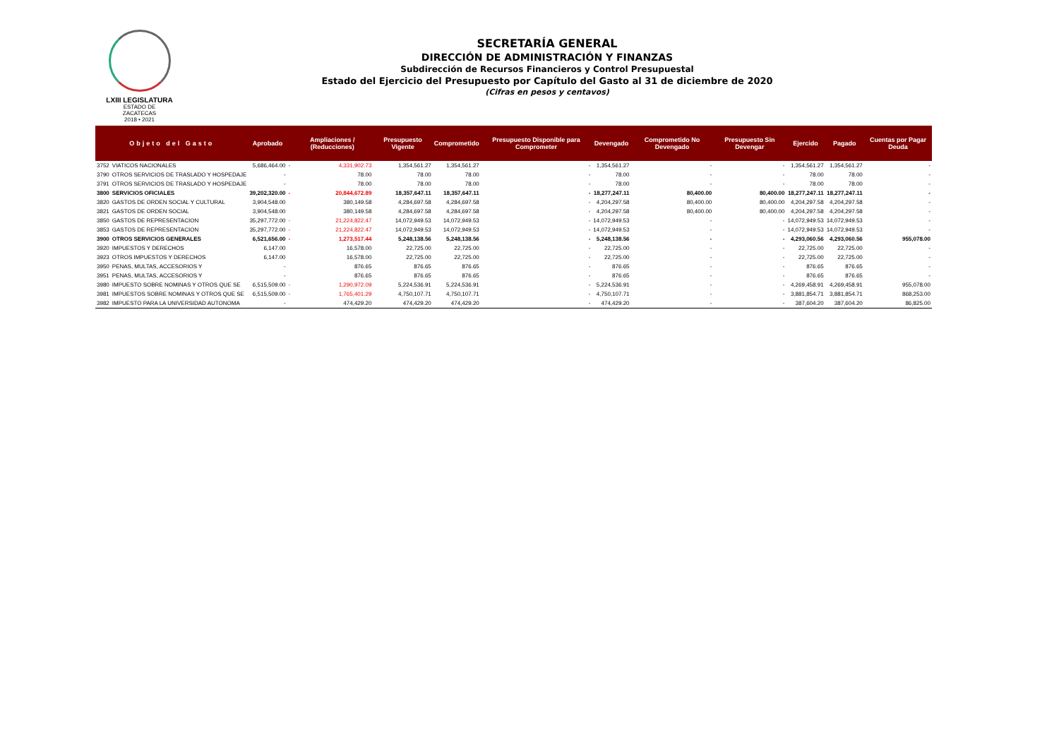LXIII LEGISLATURA
ESTADO DE ZACATECAS
2018 • 2021
SECRETARÍA GENERAL
DIRECCIÓN DE ADMINISTRACIÓN Y FINANZAS
Subdirección de Recursos Financieros y Control Presupuestal
Estado del Ejercicio del Presupuesto por Capítulo del Gasto al 31 de diciembre de 2020
(Cifras en pesos y centavos)
| Objeto del Gasto | | Aprobado | | Ampliaciones / (Reducciones) | Presupuesto Vigente | Comprometido | Presupuesto Disponible para Comprometer | Devengado | Comprometido No Devengado | Presupuesto Sin Devengar | Ejercido | Pagado | Cuentas por Pagar Deuda |
| --- | --- | --- | --- | --- | --- | --- | --- | --- | --- | --- | --- | --- | --- |
| 3752 | VIATICOS NACIONALES | 5,686,464.00 | - | 4,331,902.73 | 1,354,561.27 | 1,354,561.27 | - | 1,354,561.27 | - | - | 1,354,561.27 | 1,354,561.27 | - |
| 3790 | OTROS SERVICIOS DE TRASLADO Y HOSPEDAJE | - | | 78.00 | 78.00 | 78.00 | - | 78.00 | - | - | 78.00 | 78.00 | - |
| 3791 | OTROS SERVICIOS DE TRASLADO Y HOSPEDAJE | - | | 78.00 | 78.00 | 78.00 | - | 78.00 | - | - | 78.00 | 78.00 | - |
| 3800 | SERVICIOS OFICIALES | 39,202,320.00 | - | 20,844,672.89 | 18,357,647.11 | 18,357,647.11 | - | 18,277,247.11 | 80,400.00 | 80,400.00 | 18,277,247.11 | 18,277,247.11 | - |
| 3820 | GASTOS DE ORDEN SOCIAL Y CULTURAL | 3,904,548.00 | | 380,149.58 | 4,284,697.58 | 4,284,697.58 | - | 4,204,297.58 | 80,400.00 | 80,400.00 | 4,204,297.58 | 4,204,297.58 | - |
| 3821 | GASTOS DE ORDEN SOCIAL | 3,904,548.00 | | 380,149.58 | 4,284,697.58 | 4,284,697.58 | - | 4,204,297.58 | 80,400.00 | 80,400.00 | 4,204,297.58 | 4,204,297.58 | - |
| 3850 | GASTOS DE REPRESENTACION | 35,297,772.00 | - | 21,224,822.47 | 14,072,949.53 | 14,072,949.53 | - | 14,072,949.53 | - | - | 14,072,949.53 | 14,072,949.53 | - |
| 3853 | GASTOS DE REPRESENTACION | 35,297,772.00 | - | 21,224,822.47 | 14,072,949.53 | 14,072,949.53 | - | 14,072,949.53 | - | - | 14,072,949.53 | 14,072,949.53 | - |
| 3900 | OTROS SERVICIOS GENERALES | 6,521,656.00 | - | 1,273,517.44 | 5,248,138.56 | 5,248,138.56 | - | 5,248,138.56 | - | - | 4,293,060.56 | 4,293,060.56 | 955,078.00 |
| 3920 | IMPUESTOS Y DERECHOS | 6,147.00 | | 16,578.00 | 22,725.00 | 22,725.00 | - | 22,725.00 | - | - | 22,725.00 | 22,725.00 | - |
| 3923 | OTROS IMPUESTOS Y DERECHOS | 6,147.00 | | 16,578.00 | 22,725.00 | 22,725.00 | - | 22,725.00 | - | - | 22,725.00 | 22,725.00 | - |
| 3950 | PENAS, MULTAS, ACCESORIOS Y | - | | 876.65 | 876.65 | 876.65 | - | 876.65 | - | - | 876.65 | 876.65 | - |
| 3951 | PENAS, MULTAS, ACCESORIOS Y | - | | 876.65 | 876.65 | 876.65 | - | 876.65 | - | - | 876.65 | 876.65 | - |
| 3980 | IMPUESTO SOBRE NOMINAS Y OTROS QUE SE | 6,515,509.00 | - | 1,290,972.09 | 5,224,536.91 | 5,224,536.91 | - | 5,224,536.91 | - | - | 4,269,458.91 | 4,269,458.91 | 955,078.00 |
| 3981 | IMPUESTOS SOBRE NOMINAS Y OTROS QUE SE | 6,515,509.00 | - | 1,765,401.29 | 4,750,107.71 | 4,750,107.71 | - | 4,750,107.71 | - | - | 3,881,854.71 | 3,881,854.71 | 868,253.00 |
| 3982 | IMPUESTO PARA LA UNIVERSIDAD AUTONOMA | - | | 474,429.20 | 474,429.20 | 474,429.20 | - | 474,429.20 | - | - | 387,604.20 | 387,604.20 | 86,825.00 |